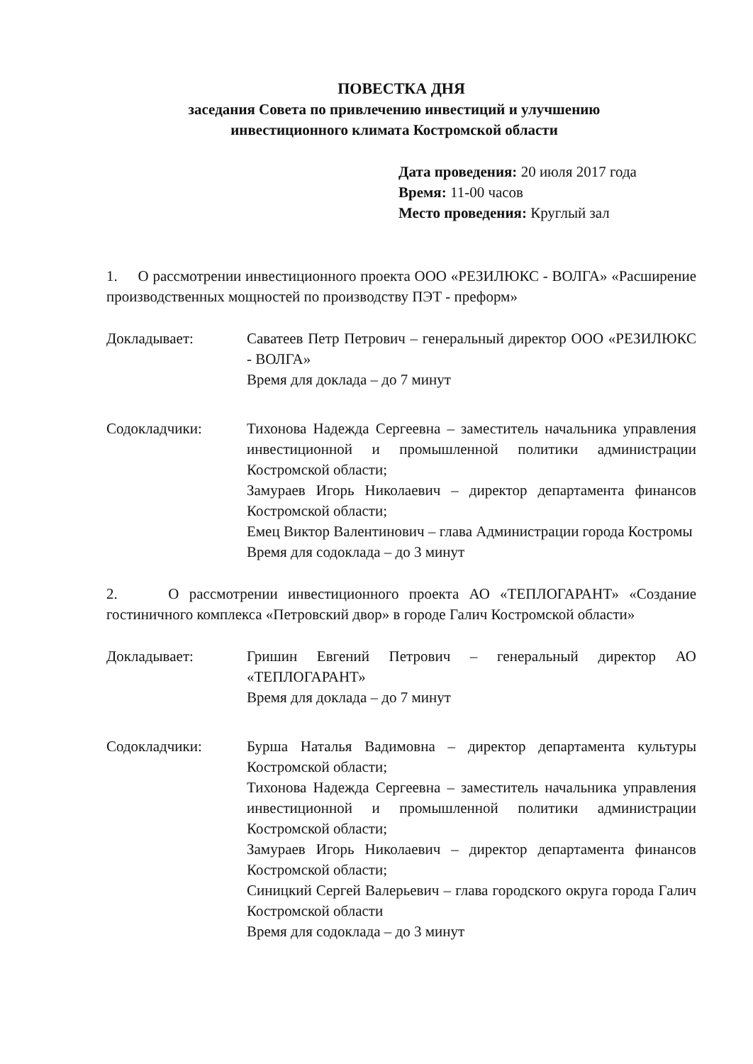ПОВЕСТКА ДНЯ
заседания Совета по привлечению инвестиций и улучшению
инвестиционного климата Костромской области
Дата проведения: 20 июля 2017 года
Время: 11-00 часов
Место проведения: Круглый зал
1. О рассмотрении инвестиционного проекта ООО «РЕЗИЛЮКС - ВОЛГА» «Расширение производственных мощностей по производству ПЭТ - преформ»
Докладывает: Саватеев Петр Петрович – генеральный директор ООО «РЕЗИЛЮКС - ВОЛГА»
Время для доклада – до 7 минут
Содокладчики: Тихонова Надежда Сергеевна – заместитель начальника управления инвестиционной и промышленной политики администрации Костромской области;
Замураев Игорь Николаевич – директор департамента финансов Костромской области;
Емец Виктор Валентинович – глава Администрации города Костромы
Время для содоклада – до 3 минут
2. О рассмотрении инвестиционного проекта АО «ТЕПЛОГАРАНТ» «Создание гостиничного комплекса «Петровский двор» в городе Галич Костромской области»
Докладывает: Гришин Евгений Петрович – генеральный директор АО «ТЕПЛОГАРАНТ»
Время для доклада – до 7 минут
Содокладчики: Бурша Наталья Вадимовна – директор департамента культуры Костромской области;
Тихонова Надежда Сергеевна – заместитель начальника управления инвестиционной и промышленной политики администрации Костромской области;
Замураев Игорь Николаевич – директор департамента финансов Костромской области;
Синицкий Сергей Валерьевич – глава городского округа города Галич Костромской области
Время для содоклада – до 3 минут